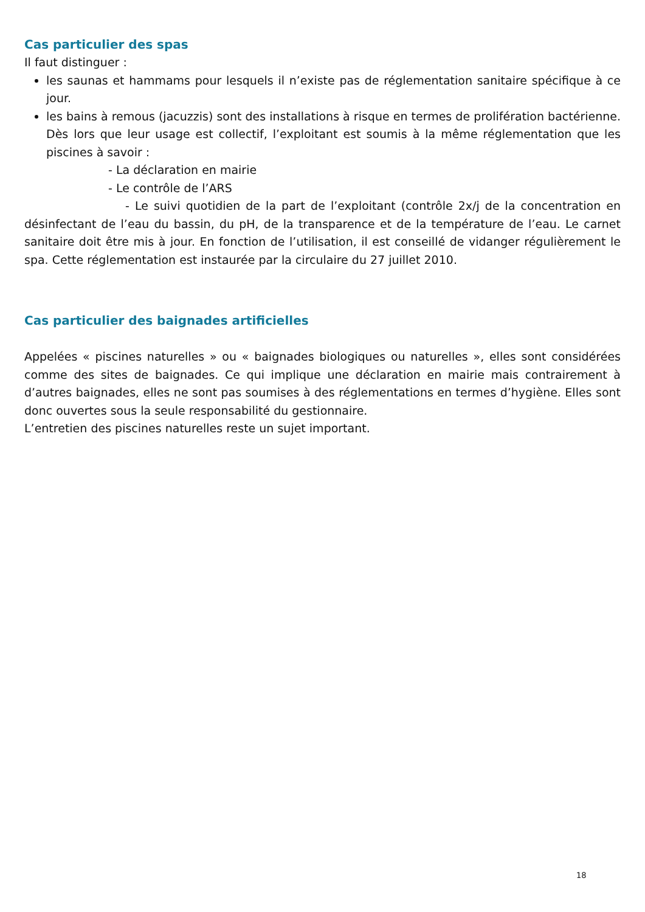Cas particulier des spas
Il faut distinguer :
les saunas et hammams pour lesquels il n’existe pas de réglementation sanitaire spécifique à ce jour.
les bains à remous (jacuzzis) sont des installations à risque en termes de prolifération bactérienne. Dès lors que leur usage est collectif, l’exploitant est soumis à la même réglementation que les piscines à savoir :
- La déclaration en mairie
- Le contrôle de l’ARS
- Le suivi quotidien de la part de l’exploitant (contrôle 2x/j de la concentration en désinfectant de l’eau du bassin, du pH, de la transparence et de la température de l’eau. Le carnet sanitaire doit être mis à jour. En fonction de l’utilisation, il est conseillé de vidanger régulièrement le spa. Cette réglementation est instaurée par la circulaire du 27 juillet 2010.
Cas particulier des baignades artificielles
Appelées « piscines naturelles » ou « baignades biologiques ou naturelles », elles sont considérées comme des sites de baignades. Ce qui implique une déclaration en mairie mais contrairement à d’autres baignades, elles ne sont pas soumises à des réglementations en termes d’hygiène. Elles sont donc ouvertes sous la seule responsabilité du gestionnaire.
L’entretien des piscines naturelles reste un sujet important.
18